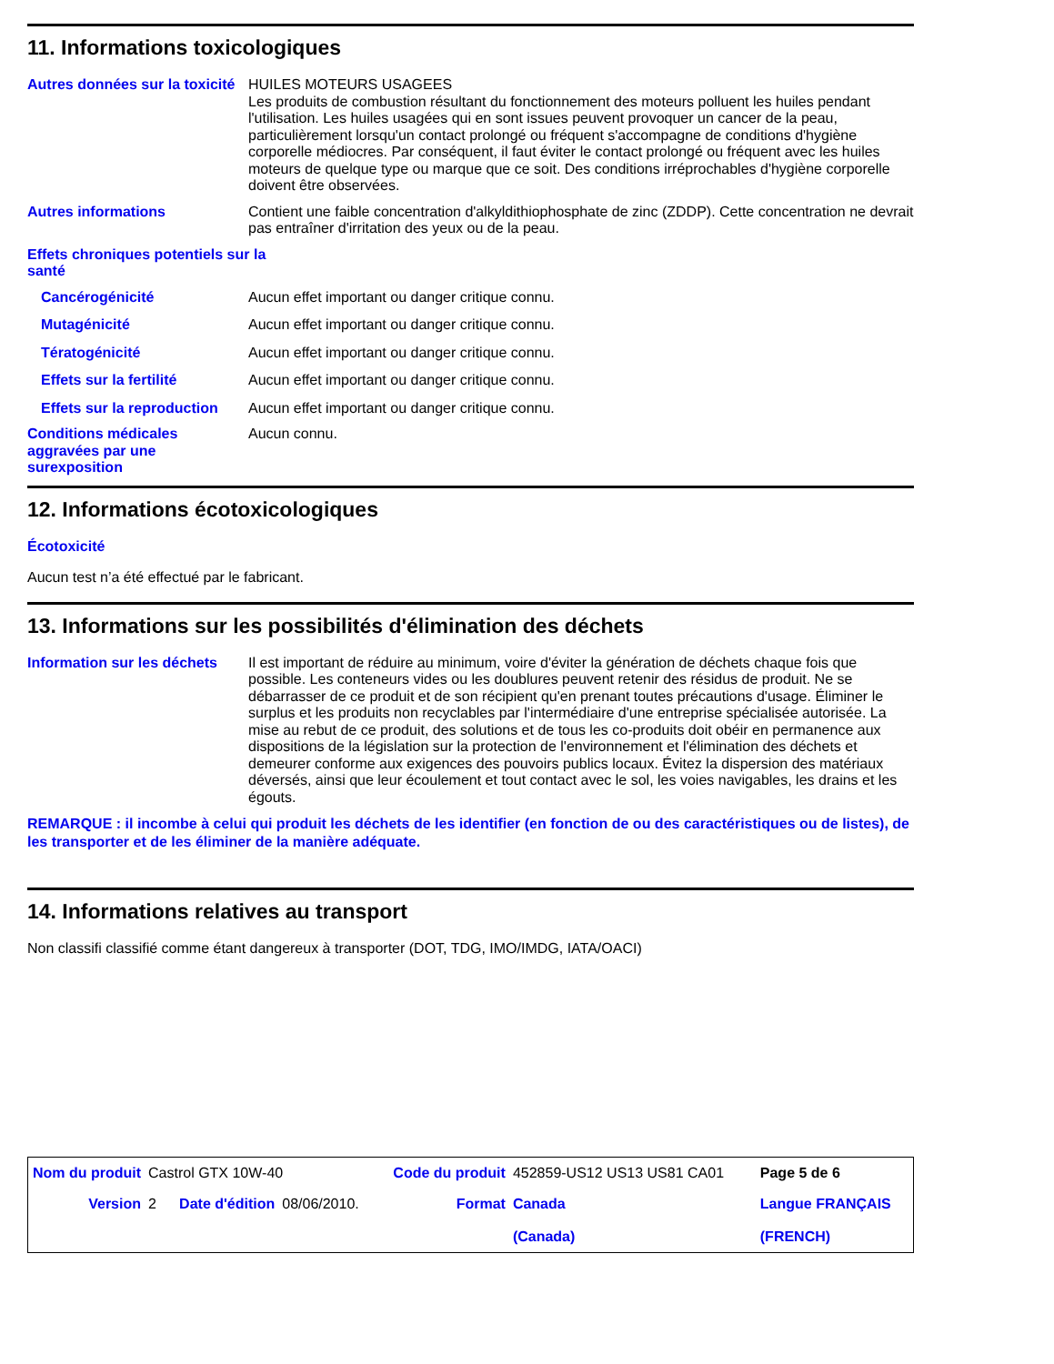11. Informations toxicologiques
Autres données sur la toxicité
HUILES MOTEURS USAGEES
Les produits de combustion résultant du fonctionnement des moteurs polluent les huiles pendant l'utilisation. Les huiles usagées qui en sont issues peuvent provoquer un cancer de la peau, particulièrement lorsqu'un contact prolongé ou fréquent s'accompagne de conditions d'hygiène corporelle médiocres. Par conséquent, il faut éviter le contact prolongé ou fréquent avec les huiles moteurs de quelque type ou marque que ce soit. Des conditions irréprochables d'hygiène corporelle doivent être observées.
Autres informations Contient une faible concentration d'alkyldithiophosphate de zinc (ZDDP). Cette concentration ne devrait pas entraîner d'irritation des yeux ou de la peau.
Effets chroniques potentiels sur la santé
Cancérogénicité Aucun effet important ou danger critique connu.
Mutagénicité Aucun effet important ou danger critique connu.
Tératogénicité Aucun effet important ou danger critique connu.
Effets sur la fertilité Aucun effet important ou danger critique connu.
Effets sur la reproduction
Aucun effet important ou danger critique connu.
Conditions médicales aggravées par une surexposition
Aucun connu.
12. Informations écotoxicologiques
Écotoxicité
Aucun test n’a été effectué par le fabricant.
13. Informations sur les possibilités d'élimination des déchets
Information sur les déchets
Il est important de réduire au minimum, voire d'éviter la génération de déchets chaque fois que possible. Les conteneurs vides ou les doublures peuvent retenir des résidus de produit. Ne se débarrasser de ce produit et de son récipient qu'en prenant toutes précautions d'usage. Éliminer le surplus et les produits non recyclables par l'intermédiaire d'une entreprise spécialisée autorisée. La mise au rebut de ce produit, des solutions et de tous les co-produits doit obéir en permanence aux dispositions de la législation sur la protection de l'environnement et l'élimination des déchets et demeurer conforme aux exigences des pouvoirs publics locaux. Évitez la dispersion des matériaux déversés, ainsi que leur écoulement et tout contact avec le sol, les voies navigables, les drains et les égouts.
REMARQUE : il incombe à celui qui produit les déchets de les identifier (en fonction de ou des caractéristiques ou de listes), de les transporter et de les éliminer de la manière adéquate.
14. Informations relatives au transport
Non classifi classifié comme étant dangereux à transporter (DOT, TDG, IMO/IMDG, IATA/OACI)
| Nom du produit | Castrol GTX 10W-40 | | | Code du produit | 452859-US12 US13 US81 CA01 | Page 5 de 6 |
| Version | 2 | Date d'édition | 08/06/2010. | Format | Canada (Canada) | Langue FRANÇAIS (FRENCH) |